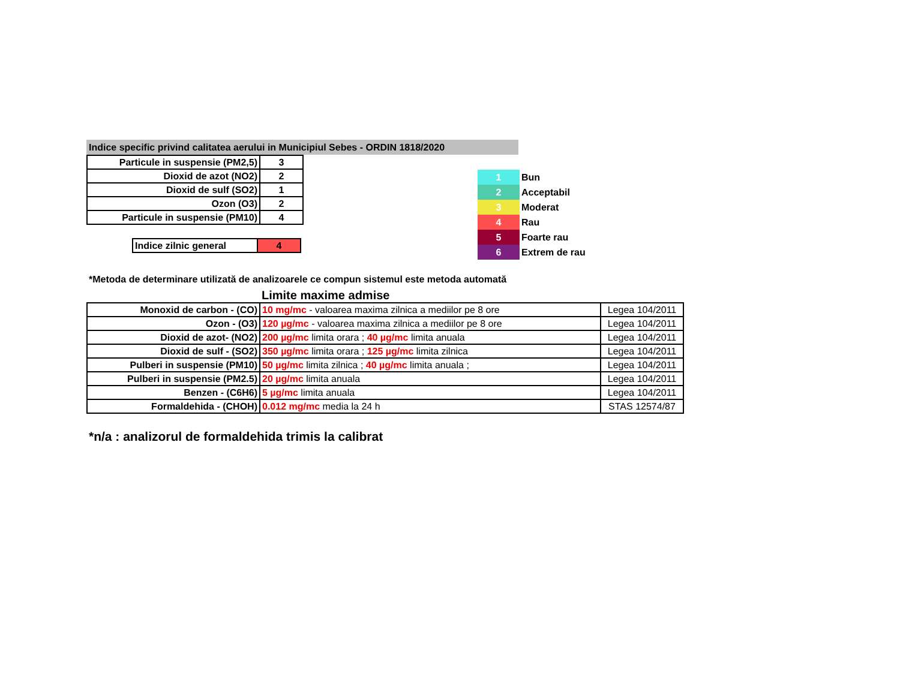Indice specific privind calitatea aerului in Municipiul Sebes - ORDIN 1818/2020
| Particule in suspensie (PM2,5) | 3 |
| Dioxid de azot (NO2) | 2 |
| Dioxid de sulf (SO2) | 1 |
| Ozon (O3) | 2 |
| Particule in suspensie (PM10) | 4 |
| Indice zilnic general | 4 |
| 1 | Bun |
| 2 | Acceptabil |
| 3 | Moderat |
| 4 | Rau |
| 5 | Foarte rau |
| 6 | Extrem de rau |
*Metoda de determinare utilizată de analizoarele ce compun sistemul este metoda automată
Limite maxime admise
| Monoxid de carbon - (CO) | 10 mg/mc - valoarea maxima zilnica a mediilor pe 8 ore | Legea 104/2011 |
| Ozon - (O3) | 120 µg/mc - valoarea maxima zilnica a mediilor pe 8 ore | Legea 104/2011 |
| Dioxid de azot- (NO2) | 200 µg/mc limita orara ; 40 µg/mc limita anuala | Legea 104/2011 |
| Dioxid de sulf - (SO2) | 350 µg/mc limita orara ; 125 µg/mc limita zilnica | Legea 104/2011 |
| Pulberi in suspensie (PM10) | 50 µg/mc limita zilnica ; 40 µg/mc limita anuala ; | Legea 104/2011 |
| Pulberi in suspensie (PM2.5) | 20 µg/mc limita anuala | Legea 104/2011 |
| Benzen - (C6H6) | 5 µg/mc limita anuala | Legea 104/2011 |
| Formaldehida - (CHOH) | 0.012 mg/mc media la 24 h | STAS 12574/87 |
*n/a : analizorul de formaldehida trimis la calibrat